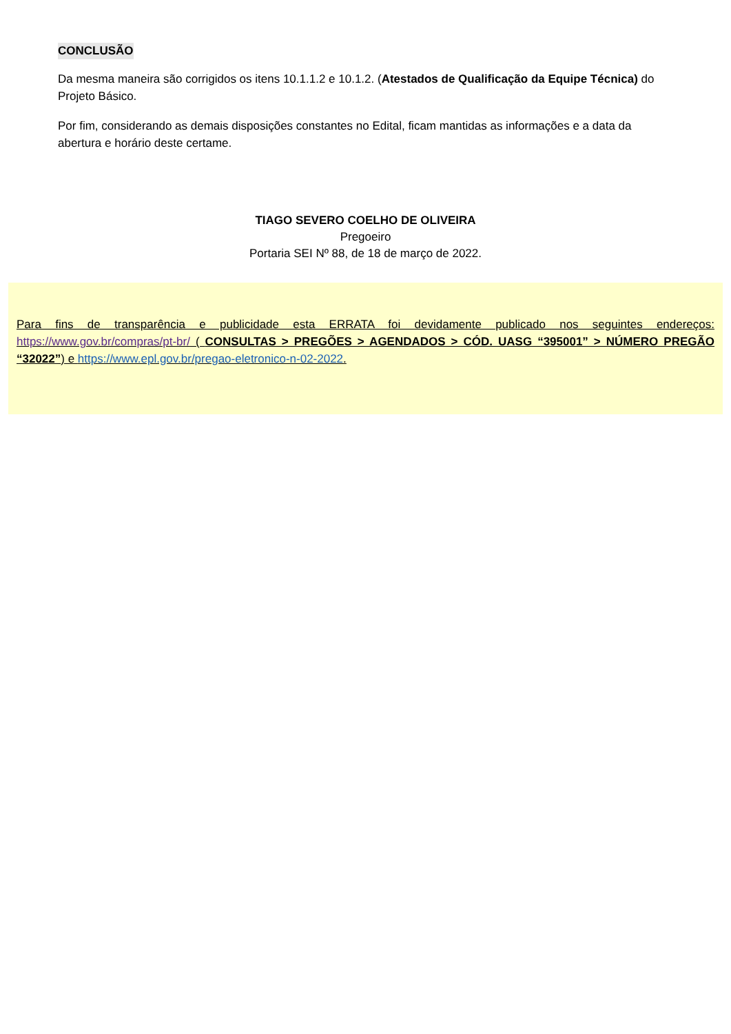CONCLUSÃO
Da mesma maneira são corrigidos os itens 10.1.1.2 e 10.1.2. (Atestados de Qualificação da Equipe Técnica) do Projeto Básico.
Por fim, considerando as demais disposições constantes no Edital, ficam mantidas as informações e a data da abertura e horário deste certame.
TIAGO SEVERO COELHO DE OLIVEIRA
Pregoeiro
Portaria SEI Nº 88, de 18 de março de 2022.
Para fins de transparência e publicidade esta ERRATA foi devidamente publicado nos seguintes endereços: https://www.gov.br/compras/pt-br/ ( CONSULTAS > PREGÕES > AGENDADOS > CÓD. UASG “395001” > NÚMERO PREGÃO “32022”) e https://www.epl.gov.br/pregao-eletronico-n-02-2022.